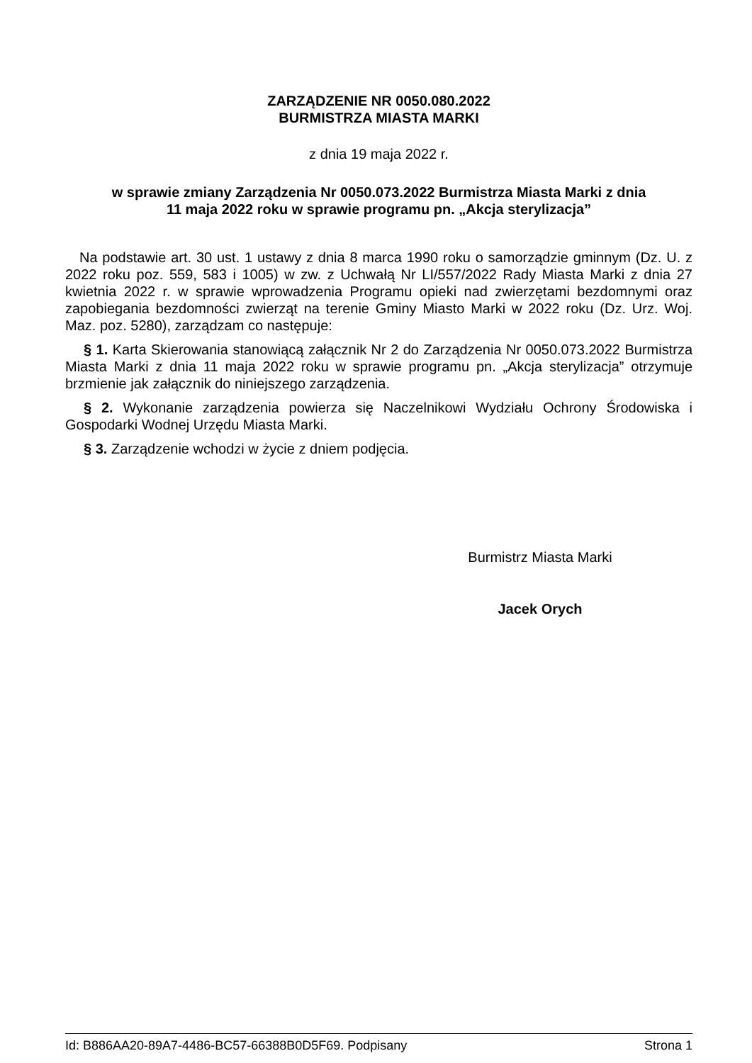ZARZĄDZENIE NR 0050.080.2022
BURMISTRZA MIASTA MARKI
z dnia 19 maja 2022 r.
w sprawie zmiany Zarządzenia Nr 0050.073.2022 Burmistrza Miasta Marki z dnia
11 maja 2022 roku w sprawie programu pn. „Akcja sterylizacja”
Na podstawie art. 30 ust. 1 ustawy z dnia 8 marca 1990 roku o samorządzie gminnym (Dz. U. z 2022 roku poz. 559, 583 i 1005) w zw. z Uchwałą Nr LI/557/2022 Rady Miasta Marki z dnia 27 kwietnia 2022 r. w sprawie wprowadzenia Programu opieki nad zwierzętami bezdomnymi oraz zapobiegania bezdomności zwierząt na terenie Gminy Miasto Marki w 2022 roku (Dz. Urz. Woj. Maz. poz. 5280), zarządzam co następuje:
§ 1. Karta Skierowania stanowiącą załącznik Nr 2 do Zarządzenia Nr 0050.073.2022 Burmistrza Miasta Marki z dnia 11 maja 2022 roku w sprawie programu pn. „Akcja sterylizacja” otrzymuje brzmienie jak załącznik do niniejszego zarządzenia.
§ 2. Wykonanie zarządzenia powierza się Naczelnikowi Wydziału Ochrony Środowiska i Gospodarki Wodnej Urzędu Miasta Marki.
§ 3. Zarządzenie wchodzi w życie z dniem podjęcia.
Burmistrz Miasta Marki
Jacek Orych
Id: B886AA20-89A7-4486-BC57-66388B0D5F69. Podpisany Strona 1